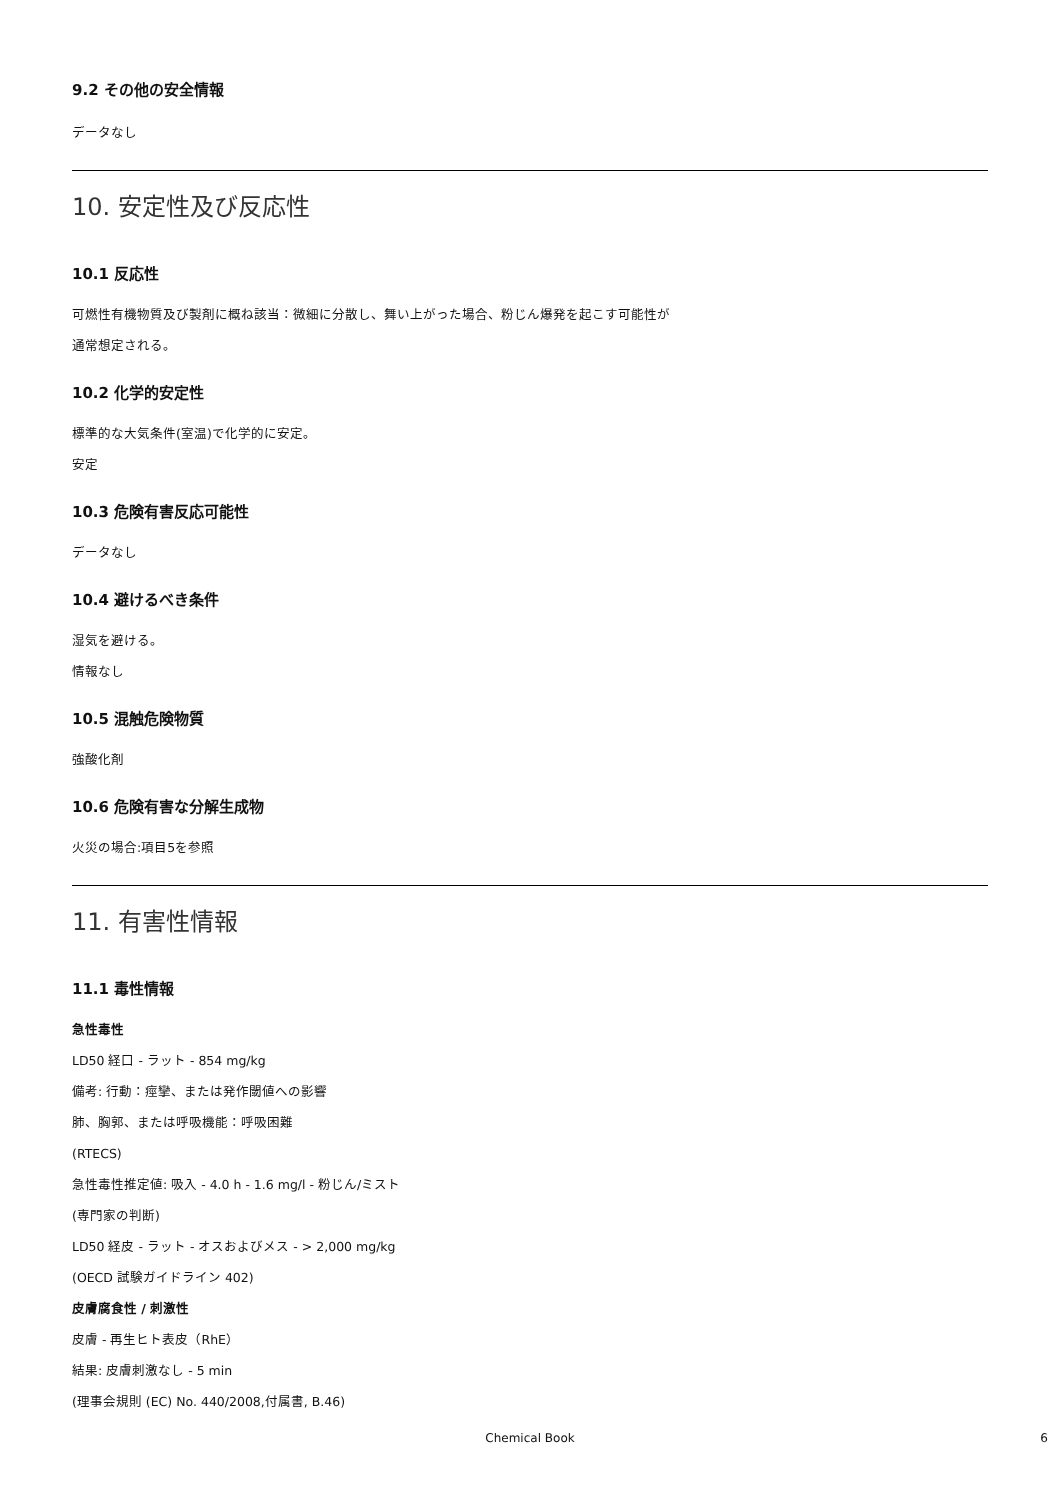9.2 その他の安全情報
データなし
10. 安定性及び反応性
10.1 反応性
可燃性有機物質及び製剤に概ね該当：微細に分散し、舞い上がった場合、粉じん爆発を起こす可能性が
通常想定される。
10.2 化学的安定性
標準的な大気条件(室温)で化学的に安定。
安定
10.3 危険有害反応可能性
データなし
10.4 避けるべき条件
湿気を避ける。
情報なし
10.5 混触危険物質
強酸化剤
10.6 危険有害な分解生成物
火災の場合:項目5を参照
11. 有害性情報
11.1 毒性情報
急性毒性
LD50 経口 - ラット - 854 mg/kg
備考: 行動：痙攣、または発作閾値への影響
肺、胸郭、または呼吸機能：呼吸困難
(RTECS)
急性毒性推定値: 吸入 - 4.0 h - 1.6 mg/l - 粉じん/ミスト
(専門家の判断)
LD50 経皮 - ラット - オスおよびメス - > 2,000 mg/kg
(OECD 試験ガイドライン 402)
皮膚腐食性 / 刺激性
皮膚 - 再生ヒト表皮（RhE）
結果: 皮膚刺激なし - 5 min
(理事会規則 (EC) No. 440/2008,付属書, B.46)
Chemical Book
6